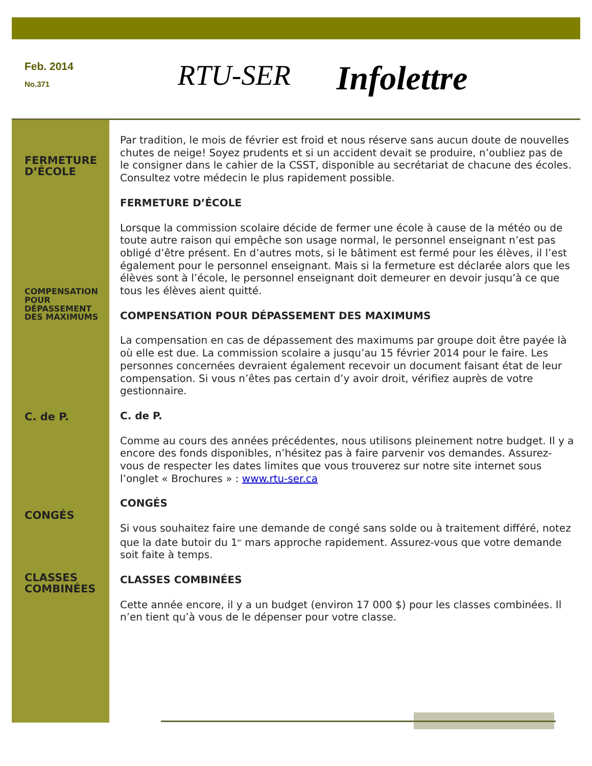Feb. 2014
No.371
RTU-SER
Infolettre
FERMETURE
D’ÉCOLE
COMPENSATION
POUR
DÉPASSEMENT
DES MAXIMUMS
C. de P.
CONGÉS
CLASSES
COMBINÉES
Par tradition, le mois de février est froid et nous réserve sans aucun doute de nouvelles chutes de neige! Soyez prudents et si un accident devait se produire, n’oubliez pas de le consigner dans le cahier de la CSST, disponible au secrétariat de chacune des écoles. Consultez votre médecin le plus rapidement possible.
FERMETURE D’ÉCOLE
Lorsque la commission scolaire décide de fermer une école à cause de la météo ou de toute autre raison qui empêche son usage normal, le personnel enseignant n’est pas obligé d’être présent. En d’autres mots, si le bâtiment est fermé pour les élèves, il l’est également pour le personnel enseignant. Mais si la fermeture est déclarée alors que les élèves sont à l’école, le personnel enseignant doit demeurer en devoir jusqu’à ce que tous les élèves aient quitté.
COMPENSATION POUR DÉPASSEMENT DES MAXIMUMS
La compensation en cas de dépassement des maximums par groupe doit être payée là où elle est due. La commission scolaire a jusqu’au 15 février 2014 pour le faire. Les personnes concernées devraient également recevoir un document faisant état de leur compensation. Si vous n’êtes pas certain d’y avoir droit, vérifiez auprès de votre gestionnaire.
C. de P.
Comme au cours des années précédentes, nous utilisons pleinement notre budget. Il y a encore des fonds disponibles, n’hésitez pas à faire parvenir vos demandes. Assurez-vous de respecter les dates limites que vous trouverez sur notre site internet sous l’onglet « Brochures » : www.rtu-ser.ca
CONGÉS
Si vous souhaitez faire une demande de congé sans solde ou à traitement différé, notez que la date butoir du 1<sup>er</sup> mars approche rapidement. Assurez-vous que votre demande soit faite à temps.
CLASSES COMBINÉES
Cette année encore, il y a un budget (environ 17 000 $) pour les classes combinées. Il n’en tient qu’à vous de le dépenser pour votre classe.